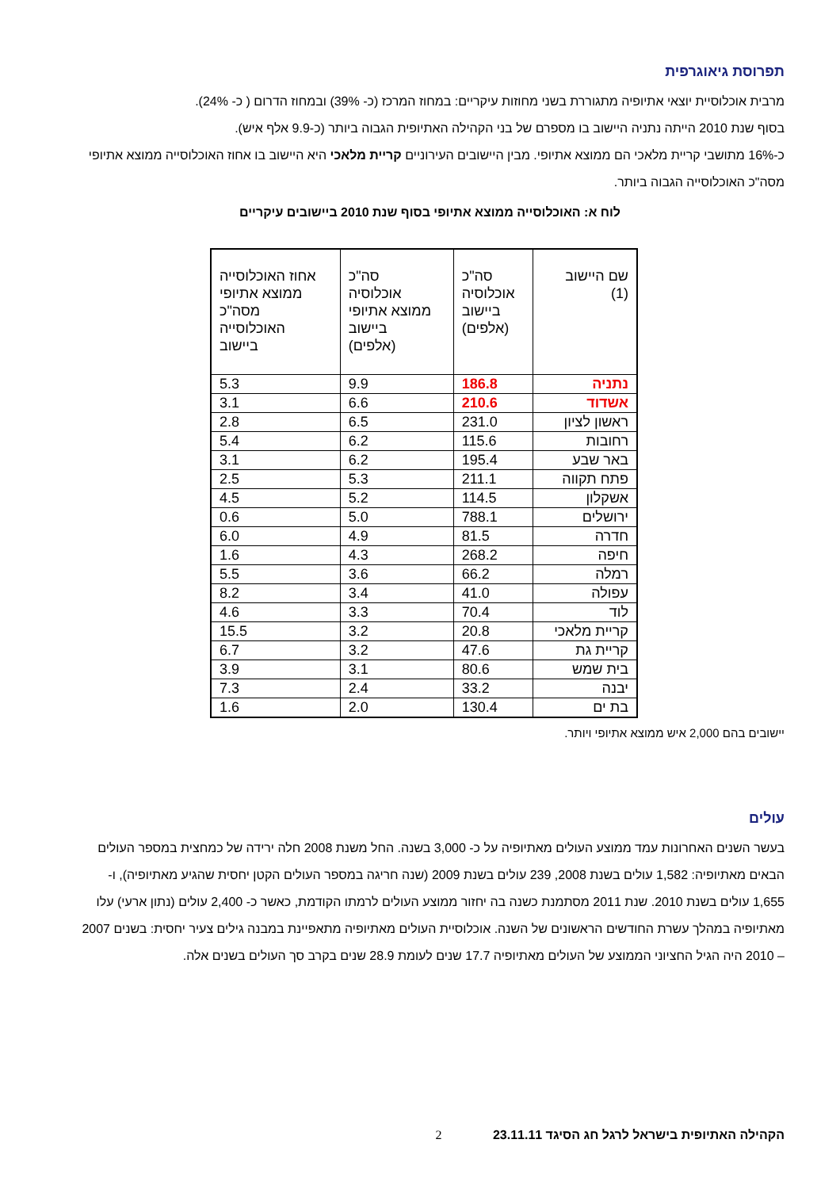תפרוסת גיאוגרפית
מרבית אוכלוסיית יוצאי אתיופיה מתגוררת בשני מחוזות עיקריים: במחוז המרכז (כ- 39%) ובמחוז הדרום ( כ- 24%).
בסוף שנת 2010 הייתה נתניה היישוב בו מספרם של בני הקהילה האתיופית הגבוה ביותר (כ-9.9 אלף איש).
כ-16% מתושבי קריית מלאכי הם ממוצא אתיופי. מבין היישובים העירוניים קריית מלאכי היא היישוב בו אחוז האוכלוסייה ממוצא אתיופי מסה"כ האוכלוסייה הגבוה ביותר.
לוח א: האוכלוסייה ממוצא אתיופי בסוף שנת 2010 ביישובים עיקריים
| שם היישוב (1) | סה"כ אוכלוסיה ביישוב (אלפים) | סה"כ אוכלוסיה ממוצא אתיופי ביישוב (אלפים) | אחוז האוכלוסייה ממוצא אתיופי מסה"כ האוכלוסייה ביישוב |
| --- | --- | --- | --- |
| נתניה | 186.8 | 9.9 | 5.3 |
| אשדוד | 210.6 | 6.6 | 3.1 |
| ראשון לציון | 231.0 | 6.5 | 2.8 |
| רחובות | 115.6 | 6.2 | 5.4 |
| באר שבע | 195.4 | 6.2 | 3.1 |
| פתח תקווה | 211.1 | 5.3 | 2.5 |
| אשקלון | 114.5 | 5.2 | 4.5 |
| ירושלים | 788.1 | 5.0 | 0.6 |
| חדרה | 81.5 | 4.9 | 6.0 |
| חיפה | 268.2 | 4.3 | 1.6 |
| רמלה | 66.2 | 3.6 | 5.5 |
| עפולה | 41.0 | 3.4 | 8.2 |
| לוד | 70.4 | 3.3 | 4.6 |
| קריית מלאכי | 20.8 | 3.2 | 15.5 |
| קריית גת | 47.6 | 3.2 | 6.7 |
| בית שמש | 80.6 | 3.1 | 3.9 |
| יבנה | 33.2 | 2.4 | 7.3 |
| בת ים | 130.4 | 2.0 | 1.6 |
יישובים בהם 2,000 איש ממוצא אתיופי ויותר.
עולים
בעשר השנים האחרונות עמד ממוצע העולים מאתיופיה על כ- 3,000 בשנה. החל משנת 2008 חלה ירידה של כמחצית במספר העולים הבאים מאתיופיה: 1,582 עולים בשנת 2008, 239 עולים בשנת 2009 (שנה חריגה במספר העולים הקטן יחסית שהגיע מאתיופיה), ו- 1,655 עולים בשנת 2010. שנת 2011 מסתמנת כשנה בה יחזור ממוצע העולים לרמתו הקודמת, כאשר כ- 2,400 עולים (נתון ארעי) עלו מאתיופיה במהלך עשרת החודשים הראשונים של השנה. אוכלוסיית העולים מאתיופיה מתאפיינת במבנה גילים צעיר יחסית: בשנים 2007 – 2010 היה הגיל החציוני הממוצע של העולים מאתיופיה 17.7 שנים לעומת 28.9 שנים בקרב סך העולים בשנים אלה.
הקהילה האתיופית בישראל לרגל חג הסיגד 23.11.11 2